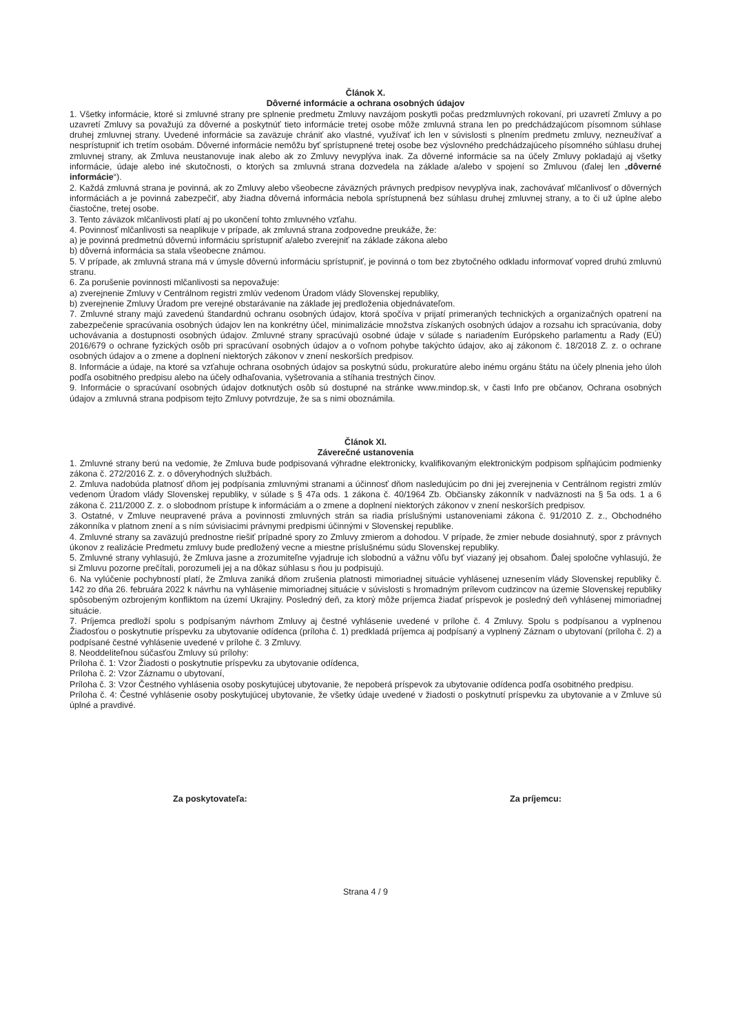Článok X.
Dôverné informácie a ochrana osobných údajov
1. Všetky informácie, ktoré si zmluvné strany pre splnenie predmetu Zmluvy navzájom poskytli počas predzmluvných rokovaní, pri uzavretí Zmluvy a po uzavretí Zmluvy sa považujú za dôverné a poskytnúť tieto informácie tretej osobe môže zmluvná strana len po predchádzajúcom písomnom súhlase druhej zmluvnej strany. Uvedené informácie sa zaväzuje chrániť ako vlastné, využívať ich len v súvislosti s plnením predmetu zmluvy, nezneužívať a nesprístupniť ich tretím osobám. Dôverné informácie nemôžu byť sprístupnené tretej osobe bez výslovného predchádzajúceho písomného súhlasu druhej zmluvnej strany, ak Zmluva neustanovuje inak alebo ak zo Zmluvy nevyplýva inak. Za dôverné informácie sa na účely Zmluvy pokladajú aj všetky informácie, údaje alebo iné skutočnosti, o ktorých sa zmluvná strana dozvedela na základe a/alebo v spojení so Zmluvou (ďalej len „dôverné informácie“).
2. Každá zmluvná strana je povinná, ak zo Zmluvy alebo všeobecne záväzných právnych predpisov nevyplýva inak, zachovávať mlčanlivosť o dôverných informáciách a je povinná zabezpečiť, aby žiadna dôverná informácia nebola sprístupnená bez súhlasu druhej zmluvnej strany, a to či už úplne alebo čiastočne, tretej osobe.
3. Tento záväzok mlčanlivosti platí aj po ukončení tohto zmluvného vzťahu.
4. Povinnosť mlčanlivosti sa neaplikuje v prípade, ak zmluvná strana zodpovedne preukáže, že:
a) je povinná predmetnú dôvernú informáciu sprístupniť a/alebo zverejniť na základe zákona alebo
b) dôverná informácia sa stala všeobecne známou.
5. V prípade, ak zmluvná strana má v úmysle dôvernú informáciu sprístupniť, je povinná o tom bez zbytočného odkladu informovať vopred druhú zmluvnú stranu.
6. Za porušenie povinnosti mlčanlivosti sa nepovažuje:
a) zverejnenie Zmluvy v Centrálnom registri zmlúv vedenom Úradom vlády Slovenskej republiky,
b) zverejnenie Zmluvy Úradom pre verejné obstarávanie na základe jej predloženia objednávateľom.
7. Zmluvné strany majú zavedenú štandardnú ochranu osobných údajov, ktorá spočíva v prijatí primeraných technických a organizačných opatrení na zabezpečenie spracúvania osobných údajov len na konkrétny účel, minimalizácie množstva získaných osobných údajov a rozsahu ich spracúvania, doby uchovávania a dostupnosti osobných údajov. Zmluvné strany spracúvajú osobné údaje v súlade s nariadením Európskeho parlamentu a Rady (EÚ) 2016/679 o ochrane fyzických osôb pri spracúvaní osobných údajov a o voľnom pohybe takýchto údajov, ako aj zákonom č. 18/2018 Z. z. o ochrane osobných údajov a o zmene a doplnení niektorých zákonov v znení neskorších predpisov.
8. Informácie a údaje, na ktoré sa vzťahuje ochrana osobných údajov sa poskytnú súdu, prokuratúre alebo inému orgánu štátu na účely plnenia jeho úloh podľa osobitného predpisu alebo na účely odhaľovania, vyšetrovania a stíhania trestných činov.
9. Informácie o spracúvaní osobných údajov dotknutých osôb sú dostupné na stránke www.mindop.sk, v časti Info pre občanov, Ochrana osobných údajov a zmluvná strana podpisom tejto Zmluvy potvrdzuje, že sa s nimi oboznámila.
Článok XI.
Záverečné ustanovenia
1. Zmluvné strany berú na vedomie, že Zmluva bude podpisovaná výhradne elektronicky, kvalifikovaným elektronickým podpisom spĺňajúcim podmienky zákona č. 272/2016 Z. z. o dôveryhodných službách.
2. Zmluva nadobúda platnosť dňom jej podpísania zmluvnými stranami a účinnosť dňom nasledujúcim po dni jej zverejnenia v Centrálnom registri zmlúv vedenom Úradom vlády Slovenskej republiky, v súlade s § 47a ods. 1 zákona č. 40/1964 Zb. Občiansky zákonník v nadväznosti na § 5a ods. 1 a 6 zákona č. 211/2000 Z. z. o slobodnom prístupe k informáciám a o zmene a doplnení niektorých zákonov v znení neskorších predpisov.
3. Ostatné, v Zmluve neupravené práva a povinnosti zmluvných strán sa riadia príslušnými ustanoveniami zákona č. 91/2010 Z. z., Obchodného zákonníka v platnom znení a s ním súvisiacimi právnymi predpismi účinnými v Slovenskej republike.
4. Zmluvné strany sa zaväzujú prednostne riešiť prípadné spory zo Zmluvy zmierom a dohodou. V prípade, že zmier nebude dosiahnutý, spor z právnych úkonov z realizácie Predmetu zmluvy bude predložený vecne a miestne príslušnému súdu Slovenskej republiky.
5. Zmluvné strany vyhlasujú, že Zmluva jasne a zrozumiteľne vyjadruje ich slobodnú a vážnu vôľu byť viazaný jej obsahom. Ďalej spoločne vyhlasujú, že si Zmluvu pozorne prečítali, porozumeli jej a na dôkaz súhlasu s ňou ju podpisujú.
6. Na vylúčenie pochybností platí, že Zmluva zaniká dňom zrušenia platnosti mimoriadnej situácie vyhlásenej uznesením vlády Slovenskej republiky č. 142 zo dňa 26. februára 2022 k návrhu na vyhlásenie mimoriadnej situácie v súvislosti s hromadným prílevom cudzincov na územie Slovenskej republiky spôsobeným ozbrojeným konfliktom na území Ukrajiny. Posledný deň, za ktorý môže príjemca žiadať príspevok je posledný deň vyhlásenej mimoriadnej situácie.
7. Príjemca predloží spolu s podpísaným návrhom Zmluvy aj čestné vyhlásenie uvedené v prílohe č. 4 Zmluvy. Spolu s podpísanou a vyplnenou Žiadosťou o poskytnutie príspevku za ubytovanie odídenca (príloha č. 1) predkladá príjemca aj podpísaný a vyplnený Záznam o ubytovaní (príloha č. 2) a podpísané čestné vyhlásenie uvedené v prílohe č. 3 Zmluvy.
8. Neoddeliteľnou súčasťou Zmluvy sú prílohy:
Príloha č. 1: Vzor Žiadosti o poskytnutie príspevku za ubytovanie odídenca,
Príloha č. 2: Vzor Záznamu o ubytovaní,
Príloha č. 3: Vzor Čestného vyhlásenia osoby poskytujúcej ubytovanie, že nepoberá príspevok za ubytovanie odídenca podľa osobitného predpisu.
Príloha č. 4: Čestné vyhlásenie osoby poskytujúcej ubytovanie, že všetky údaje uvedené v žiadosti o poskytnutí príspevku za ubytovanie a v Zmluve sú úplné a pravdivé.
Za poskytovateľa: Za príjemcu:
Strana 4 / 9